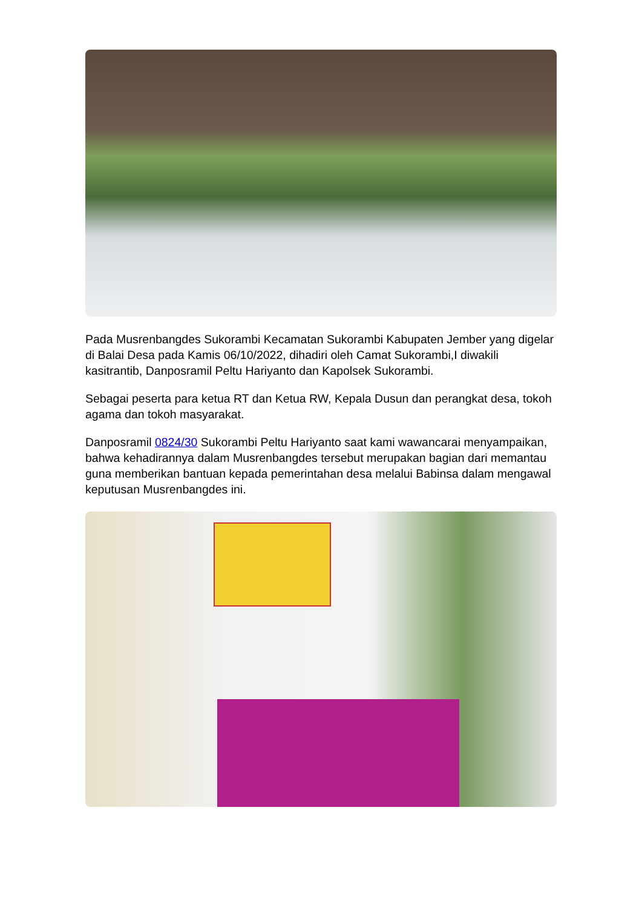Pada Musrenbangdes Sukorambi Kecamatan Sukorambi Kabupaten Jember yang digelar di Balai Desa pada Kamis 06/10/2022, dihadiri oleh Camat Sukorambi,I diwakili kasitrantib, Danposramil Peltu Hariyanto dan Kapolsek Sukorambi.
Sebagai peserta para ketua RT dan Ketua RW, Kepala Dusun dan perangkat desa, tokoh agama dan tokoh masyarakat.
Danposramil 0824/30 Sukorambi Peltu Hariyanto saat kami wawancarai menyampaikan, bahwa kehadirannya dalam Musrenbangdes tersebut merupakan bagian dari memantau guna memberikan bantuan kepada pemerintahan desa melalui Babinsa dalam mengawal keputusan Musrenbangdes ini.